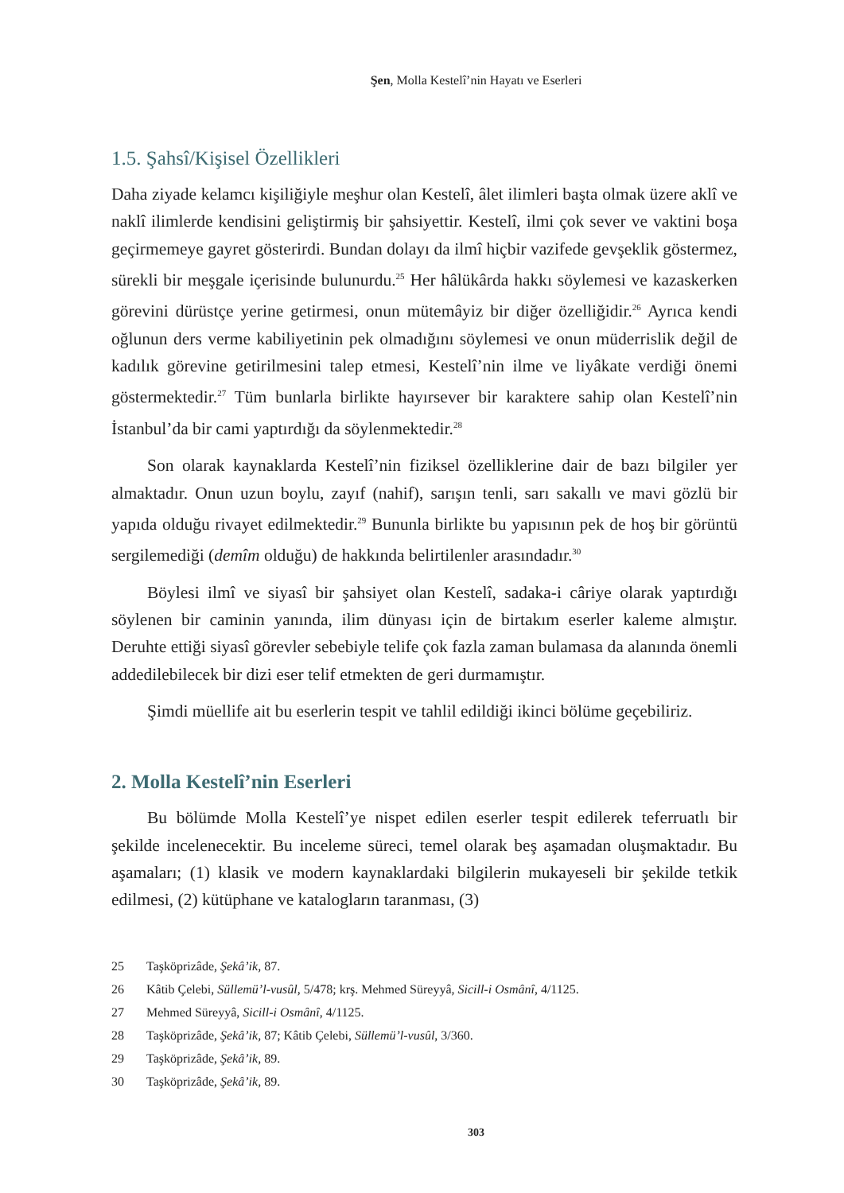Şen, Molla Kestelî’nin Hayatı ve Eserleri
1.5. Şahsî/Kişisel Özellikleri
Daha ziyade kelamcı kişiliğiyle meşhur olan Kestelî, âlet ilimleri başta olmak üzere aklî ve naklî ilimlerde kendisini geliştirmiş bir şahsiyettir. Kestelî, ilmi çok sever ve vaktini boşa geçirmemeye gayret gösterirdi. Bundan dolayı da ilmî hiçbir vazifede gevşeklik göstermez, sürekli bir meşgale içerisinde bulunurdu.<sup>25</sup> Her hâlükârda hakkı söylemesi ve kazaskerken görevini dürüstçe yerine getirmesi, onun mütemâyiz bir diğer özelliğidir.<sup>26</sup> Ayrıca kendi oğlunun ders verme kabiliyetinin pek olmadığını söylemesi ve onun müderrislik değil de kadılık görevine getirilmesini talep etmesi, Kestelî’nin ilme ve liyâkate verdiği önemi göstermektedir.<sup>27</sup> Tüm bunlarla birlikte hayırsever bir karaktere sahip olan Kestelî’nin İstanbul’da bir cami yaptırdığı da söylenmektedir.<sup>28</sup>
Son olarak kaynaklarda Kestelî’nin fiziksel özelliklerine dair de bazı bilgiler yer almaktadır. Onun uzun boylu, zayıf (nahif), sarışın tenli, sarı sakallı ve mavi gözlü bir yapıda olduğu rivayet edilmektedir.<sup>29</sup> Bununla birlikte bu yapısının pek de hoş bir görüntü sergilemediği (demîm olduğu) de hakkında belirtilenler arasındadır.<sup>30</sup>
Böylesi ilmî ve siyasî bir şahsiyet olan Kestelî, sadaka-i câriye olarak yaptırdığı söylenen bir caminin yanında, ilim dünyası için de birtakım eserler kaleme almıştır. Deruhte ettiği siyasî görevler sebebiyle telife çok fazla zaman bulamasa da alanında önemli addedilebilecek bir dizi eser telif etmekten de geri durmamıştır.
Şimdi müellife ait bu eserlerin tespit ve tahlil edildiği ikinci bölüme geçebiliriz.
2. Molla Kestelî’nin Eserleri
Bu bölümde Molla Kestelî’ye nispet edilen eserler tespit edilerek teferruatlı bir şekilde incelenecektir. Bu inceleme süreci, temel olarak beş aşamadan oluşmaktadır. Bu aşamaları; (1) klasik ve modern kaynaklardaki bilgilerin mukayeseli bir şekilde tetkik edilmesi, (2) kütüphane ve katalogların taranması, (3)
25 Taşköprizâde, Şekâ’ik, 87.
26 Kâtib Çelebi, Süllemü’l-vusûl, 5/478; krş. Mehmed Süreyyâ, Sicill-i Osmânî, 4/1125.
27 Mehmed Süreyyâ, Sicill-i Osmânî, 4/1125.
28 Taşköprizâde, Şekâ’ik, 87; Kâtib Çelebi, Süllemü’l-vusûl, 3/360.
29 Taşköprizâde, Şekâ’ik, 89.
30 Taşköprizâde, Şekâ’ik, 89.
303